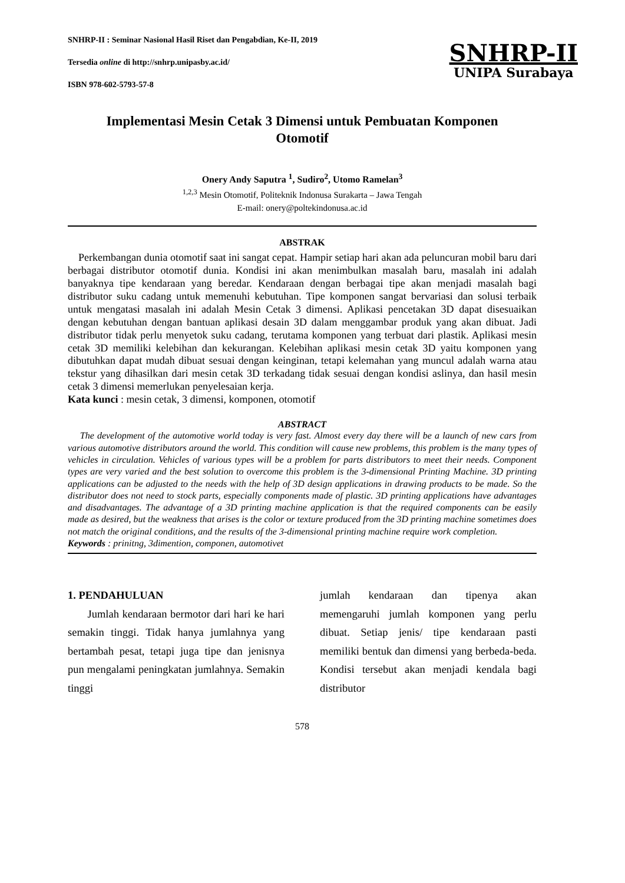SNHRP-II : Seminar Nasional Hasil Riset dan Pengabdian, Ke-II, 2019
Tersedia online di http://snhrp.unipasby.ac.id/
ISBN 978-602-5793-57-8
SNHRP-II
UNIPA Surabaya
Implementasi Mesin Cetak 3 Dimensi untuk Pembuatan Komponen
Otomotif
Onery Andy Saputra <sup>1</sup>, Sudiro<sup>2</sup>, Utomo Ramelan<sup>3</sup>
<sup>1,2,3</sup> Mesin Otomotif, Politeknik Indonusa Surakarta – Jawa Tengah
E-mail: onery@poltekindonusa.ac.id
ABSTRAK
Perkembangan dunia otomotif saat ini sangat cepat. Hampir setiap hari akan ada peluncuran mobil baru dari berbagai distributor otomotif dunia. Kondisi ini akan menimbulkan masalah baru, masalah ini adalah banyaknya tipe kendaraan yang beredar. Kendaraan dengan berbagai tipe akan menjadi masalah bagi distributor suku cadang untuk memenuhi kebutuhan. Tipe komponen sangat bervariasi dan solusi terbaik untuk mengatasi masalah ini adalah Mesin Cetak 3 dimensi. Aplikasi pencetakan 3D dapat disesuaikan dengan kebutuhan dengan bantuan aplikasi desain 3D dalam menggambar produk yang akan dibuat. Jadi distributor tidak perlu menyetok suku cadang, terutama komponen yang terbuat dari plastik. Aplikasi mesin cetak 3D memiliki kelebihan dan kekurangan. Kelebihan aplikasi mesin cetak 3D yaitu komponen yang dibutuhkan dapat mudah dibuat sesuai dengan keinginan, tetapi kelemahan yang muncul adalah warna atau tekstur yang dihasilkan dari mesin cetak 3D terkadang tidak sesuai dengan kondisi aslinya, dan hasil mesin cetak 3 dimensi memerlukan penyelesaian kerja.
Kata kunci : mesin cetak, 3 dimensi, komponen, otomotif
ABSTRACT
The development of the automotive world today is very fast. Almost every day there will be a launch of new cars from various automotive distributors around the world. This condition will cause new problems, this problem is the many types of vehicles in circulation. Vehicles of various types will be a problem for parts distributors to meet their needs. Component types are very varied and the best solution to overcome this problem is the 3-dimensional Printing Machine. 3D printing applications can be adjusted to the needs with the help of 3D design applications in drawing products to be made. So the distributor does not need to stock parts, especially components made of plastic. 3D printing applications have advantages and disadvantages. The advantage of a 3D printing machine application is that the required components can be easily made as desired, but the weakness that arises is the color or texture produced from the 3D printing machine sometimes does not match the original conditions, and the results of the 3-dimensional printing machine require work completion.
Keywords : prinitng, 3dimention, componen, automotivet
1. PENDAHULUAN
Jumlah kendaraan bermotor dari hari ke hari semakin tinggi. Tidak hanya jumlahnya yang bertambah pesat, tetapi juga tipe dan jenisnya pun mengalami peningkatan jumlahnya. Semakin tinggi
jumlah kendaraan dan tipenya akan memengaruhi jumlah komponen yang perlu dibuat. Setiap jenis/ tipe kendaraan pasti memiliki bentuk dan dimensi yang berbeda-beda. Kondisi tersebut akan menjadi kendala bagi distributor
578